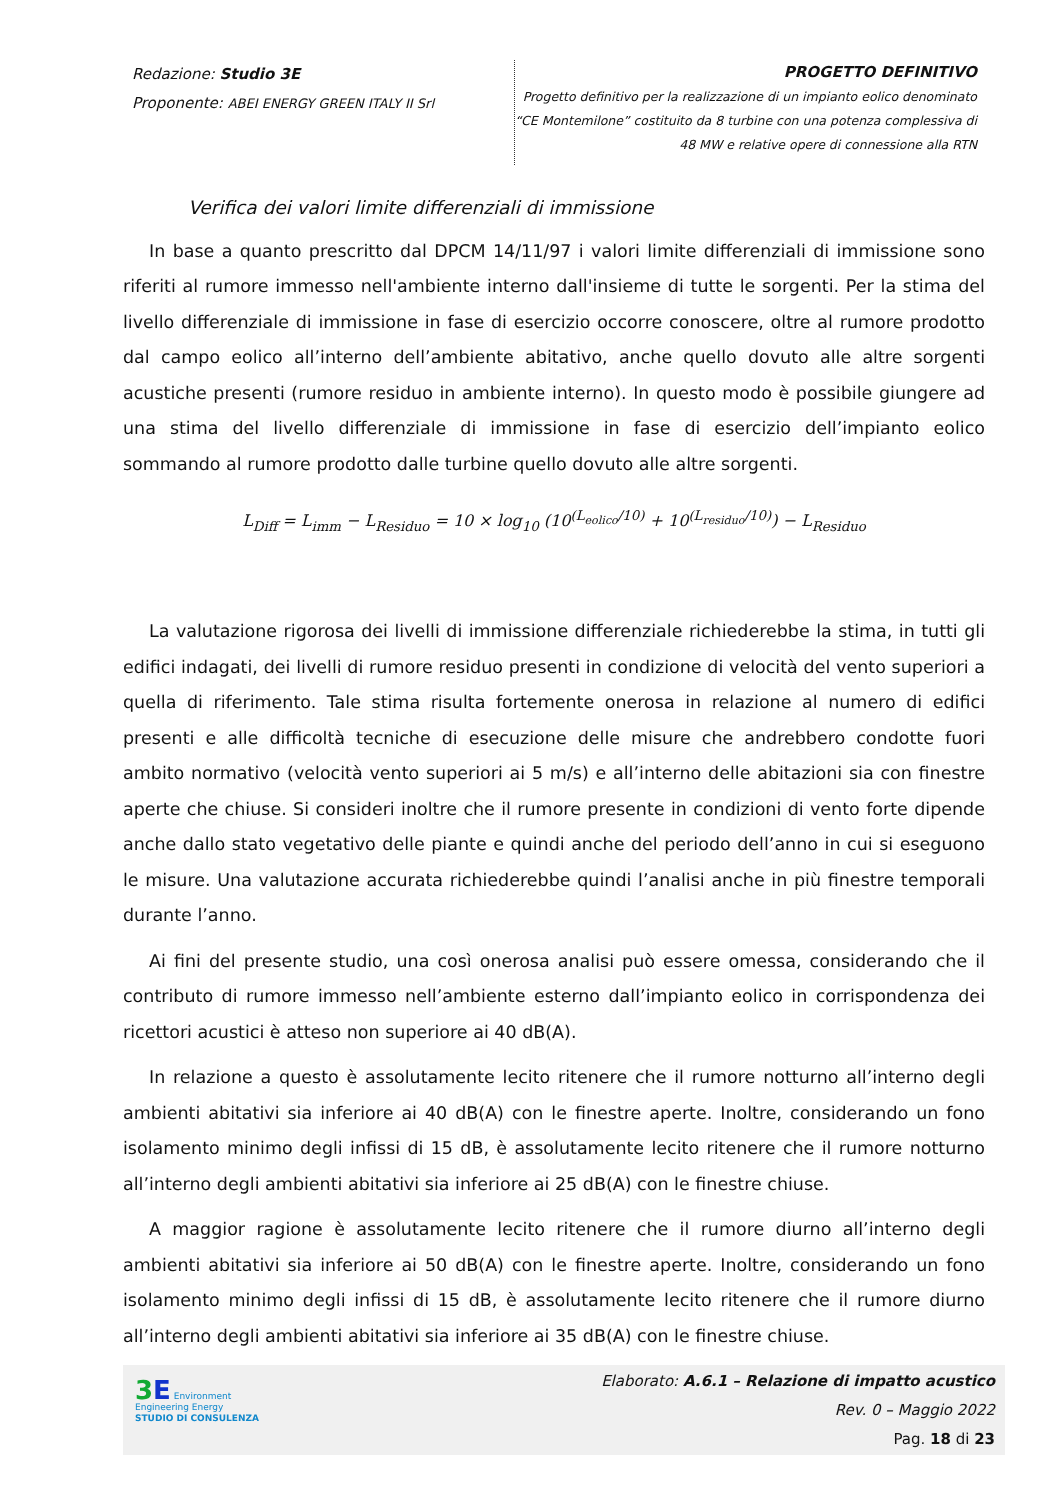Redazione: Studio 3E
Proponente: ABEI ENERGY GREEN ITALY II Srl
PROGETTO DEFINITIVO
Progetto definitivo per la realizzazione di un impianto eolico denominato
“CE Montemilone” costituito da 8 turbine con una potenza complessiva di
48 MW e relative opere di connessione alla RTN
Verifica dei valori limite differenziali di immissione
In base a quanto prescritto dal DPCM 14/11/97 i valori limite differenziali di immissione sono riferiti al rumore immesso nell'ambiente interno dall'insieme di tutte le sorgenti. Per la stima del livello differenziale di immissione in fase di esercizio occorre conoscere, oltre al rumore prodotto dal campo eolico all’interno dell’ambiente abitativo, anche quello dovuto alle altre sorgenti acustiche presenti (rumore residuo in ambiente interno). In questo modo è possibile giungere ad una stima del livello differenziale di immissione in fase di esercizio dell’impianto eolico sommando al rumore prodotto dalle turbine quello dovuto alle altre sorgenti.
L<sub>Diff</sub> = L<sub>imm</sub> − L<sub>Residuo</sub> = 10 × log<sub>10</sub> (10<sup>(L<sub>eolico</sub>/10)</sup> + 10<sup>(L<sub>residuo</sub>/10)</sup>) − L<sub>Residuo</sub>
La valutazione rigorosa dei livelli di immissione differenziale richiederebbe la stima, in tutti gli edifici indagati, dei livelli di rumore residuo presenti in condizione di velocità del vento superiori a quella di riferimento. Tale stima risulta fortemente onerosa in relazione al numero di edifici presenti e alle difficoltà tecniche di esecuzione delle misure che andrebbero condotte fuori ambito normativo (velocità vento superiori ai 5 m/s) e all’interno delle abitazioni sia con finestre aperte che chiuse. Si consideri inoltre che il rumore presente in condizioni di vento forte dipende anche dallo stato vegetativo delle piante e quindi anche del periodo dell’anno in cui si eseguono le misure. Una valutazione accurata richiederebbe quindi l’analisi anche in più finestre temporali durante l’anno.
Ai fini del presente studio, una così onerosa analisi può essere omessa, considerando che il contributo di rumore immesso nell’ambiente esterno dall’impianto eolico in corrispondenza dei ricettori acustici è atteso non superiore ai 40 dB(A).
In relazione a questo è assolutamente lecito ritenere che il rumore notturno all’interno degli ambienti abitativi sia inferiore ai 40 dB(A) con le finestre aperte. Inoltre, considerando un fono isolamento minimo degli infissi di 15 dB, è assolutamente lecito ritenere che il rumore notturno all’interno degli ambienti abitativi sia inferiore ai 25 dB(A) con le finestre chiuse.
A maggior ragione è assolutamente lecito ritenere che il rumore diurno all’interno degli ambienti abitativi sia inferiore ai 50 dB(A) con le finestre aperte. Inoltre, considerando un fono isolamento minimo degli infissi di 15 dB, è assolutamente lecito ritenere che il rumore diurno all’interno degli ambienti abitativi sia inferiore ai 35 dB(A) con le finestre chiuse.
3 E Environment Engineering Energy
STUDIO DI CONSULENZA
Elaborato: A.6.1 – Relazione di impatto acustico
Rev. 0 – Maggio 2022
Pag. 18 di 23